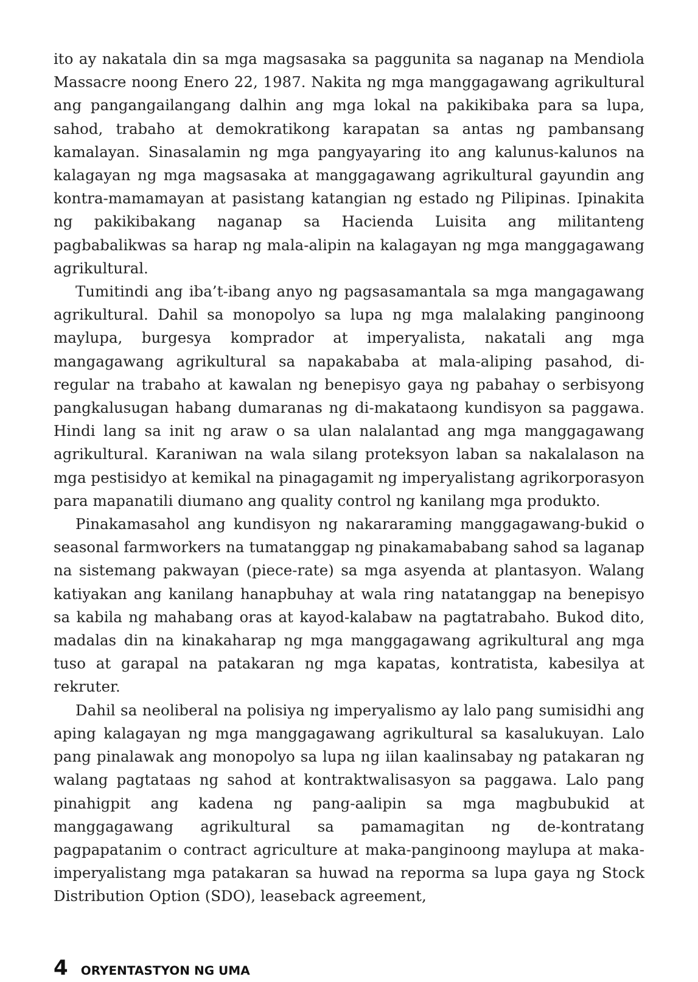ito ay nakatala din sa mga magsasaka sa paggunita sa naganap na Mendiola Massacre noong Enero 22, 1987. Nakita ng mga manggagawang agrikultural ang pangangailangang dalhin ang mga lokal na pakikibaka para sa lupa, sahod, trabaho at demokratikong karapatan sa antas ng pambansang kamalayan. Sinasalamin ng mga pangyayaring ito ang kalunus-kalunos na kalagayan ng mga magsasaka at manggagawang agrikultural gayundin ang kontra-mamamayan at pasistang katangian ng estado ng Pilipinas. Ipinakita ng pakikibakang naganap sa Hacienda Luisita ang militanteng pagbabalikwas sa harap ng mala-alipin na kalagayan ng mga manggagawang agrikultural.
Tumitindi ang iba’t-ibang anyo ng pagsasamantala sa mga mangagawang agrikultural. Dahil sa monopolyo sa lupa ng mga malalaking panginoong maylupa, burgesya komprador at imperyalista, nakatali ang mga mangagawang agrikultural sa napakababa at mala-aliping pasahod, di-regular na trabaho at kawalan ng benepisyo gaya ng pabahay o serbisyong pangkalusugan habang dumaranas ng di-makataong kundisyon sa paggawa. Hindi lang sa init ng araw o sa ulan nalalantad ang mga manggagawang agrikultural. Karaniwan na wala silang proteksyon laban sa nakalalason na mga pestisidyo at kemikal na pinagagamit ng imperyalistang agrikorporasyon para mapanatili diumano ang quality control ng kanilang mga produkto.
Pinakamasahol ang kundisyon ng nakararaming manggagawang-bukid o seasonal farmworkers na tumatanggap ng pinakamababang sahod sa laganap na sistemang pakwayan (piece-rate) sa mga asyenda at plantasyon. Walang katiyakan ang kanilang hanapbuhay at wala ring natatanggap na benepisyo sa kabila ng mahabang oras at kayod-kalabaw na pagtatrabaho. Bukod dito, madalas din na kinakaharap ng mga manggagawang agrikultural ang mga tuso at garapal na patakaran ng mga kapatas, kontratista, kabesilya at rekruter.
Dahil sa neoliberal na polisiya ng imperyalismo ay lalo pang sumisidhi ang aping kalagayan ng mga manggagawang agrikultural sa kasalukuyan. Lalo pang pinalawak ang monopolyo sa lupa ng iilan kaalinsabay ng patakaran ng walang pagtataas ng sahod at kontraktwalisasyon sa paggawa. Lalo pang pinahigpit ang kadena ng pang-aalipin sa mga magbubukid at manggagawang agrikultural sa pamamagitan ng de-kontratang pagpapatanim o contract agriculture at maka-panginoong maylupa at maka-imperyalistang mga patakaran sa huwad na reporma sa lupa gaya ng Stock Distribution Option (SDO), leaseback agreement,
4 ORYENTASTYON NG UMA